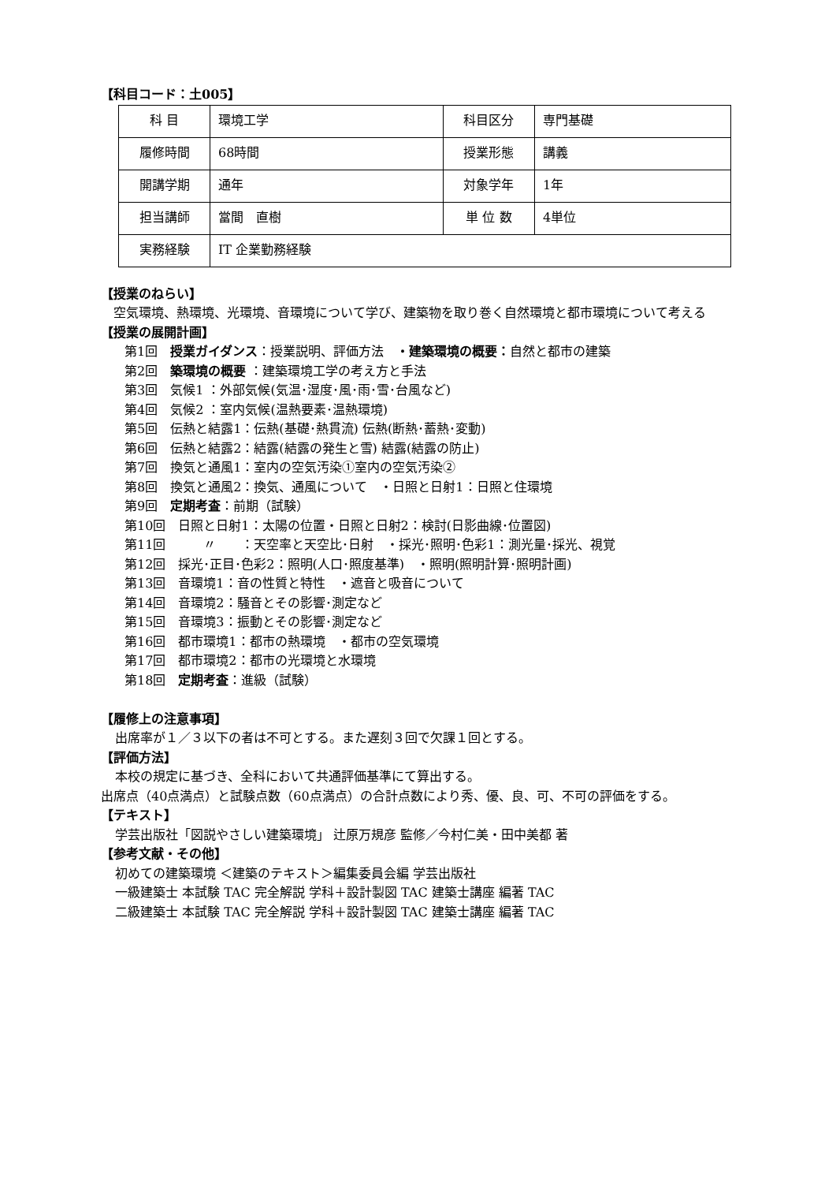【科目コード：土005】
| 科 目 | 環境工学 | 科目区分 | 専門基礎 |
| 履修時間 | 68時間 | 授業形態 | 講義 |
| 開講学期 | 通年 | 対象学年 | 1年 |
| 担当講師 | 當間 直樹 | 単 位 数 | 4単位 |
| 実務経験 | IT 企業勤務経験 | | |
【授業のねらい】
　空気環境、熱環境、光環境、音環境について学び、建築物を取り巻く自然環境と都市環境について考える
【授業の展開計画】
第1回　授業ガイダンス：授業説明、評価方法　・建築環境の概要：自然と都市の建築
第2回　築環境の概要 ：建築環境工学の考え方と手法
第3回　気候1 ：外部気候(気温･湿度･風･雨･雪･台風など)
第4回　気候2 ：室内気候(温熱要素･温熱環境)
第5回　伝熱と結露1：伝熱(基礎･熱貫流) 伝熱(断熱･蓄熱･変動)
第6回　伝熱と結露2：結露(結露の発生と雪) 結露(結露の防止)
第7回　換気と通風1：室内の空気汚染①室内の空気汚染②
第8回　換気と通風2：換気、通風について　・日照と日射1：日照と住環境
第9回　定期考査：前期（試験）
第10回　日照と日射1：太陽の位置・日照と日射2：検討(日影曲線･位置図)
第11回　　　〃　　：天空率と天空比･日射　・採光･照明･色彩1：測光量･採光、視覚
第12回　採光･正目･色彩2：照明(人口･照度基準)　・照明(照明計算･照明計画)
第13回　音環境1：音の性質と特性　・遮音と吸音について
第14回　音環境2：騒音とその影響･測定など
第15回　音環境3：振動とその影響･測定など
第16回　都市環境1：都市の熱環境　・都市の空気環境
第17回　都市環境2：都市の光環境と水環境
第18回　定期考査：進級（試験）
【履修上の注意事項】
出席率が１／３以下の者は不可とする。また遅刻３回で欠課１回とする。
【評価方法】
本校の規定に基づき、全科において共通評価基準にて算出する。
出席点（40点満点）と試験点数（60点満点）の合計点数により秀、優、良、可、不可の評価をする。
【テキスト】
学芸出版社「図説やさしい建築環境」 辻原万規彦 監修／今村仁美・田中美都 著
【参考文献・その他】
初めての建築環境 ＜建築のテキスト＞編集委員会編 学芸出版社
一級建築士 本試験 TAC 完全解説 学科＋設計製図 TAC 建築士講座 編著 TAC
二級建築士 本試験 TAC 完全解説 学科＋設計製図 TAC 建築士講座 編著 TAC